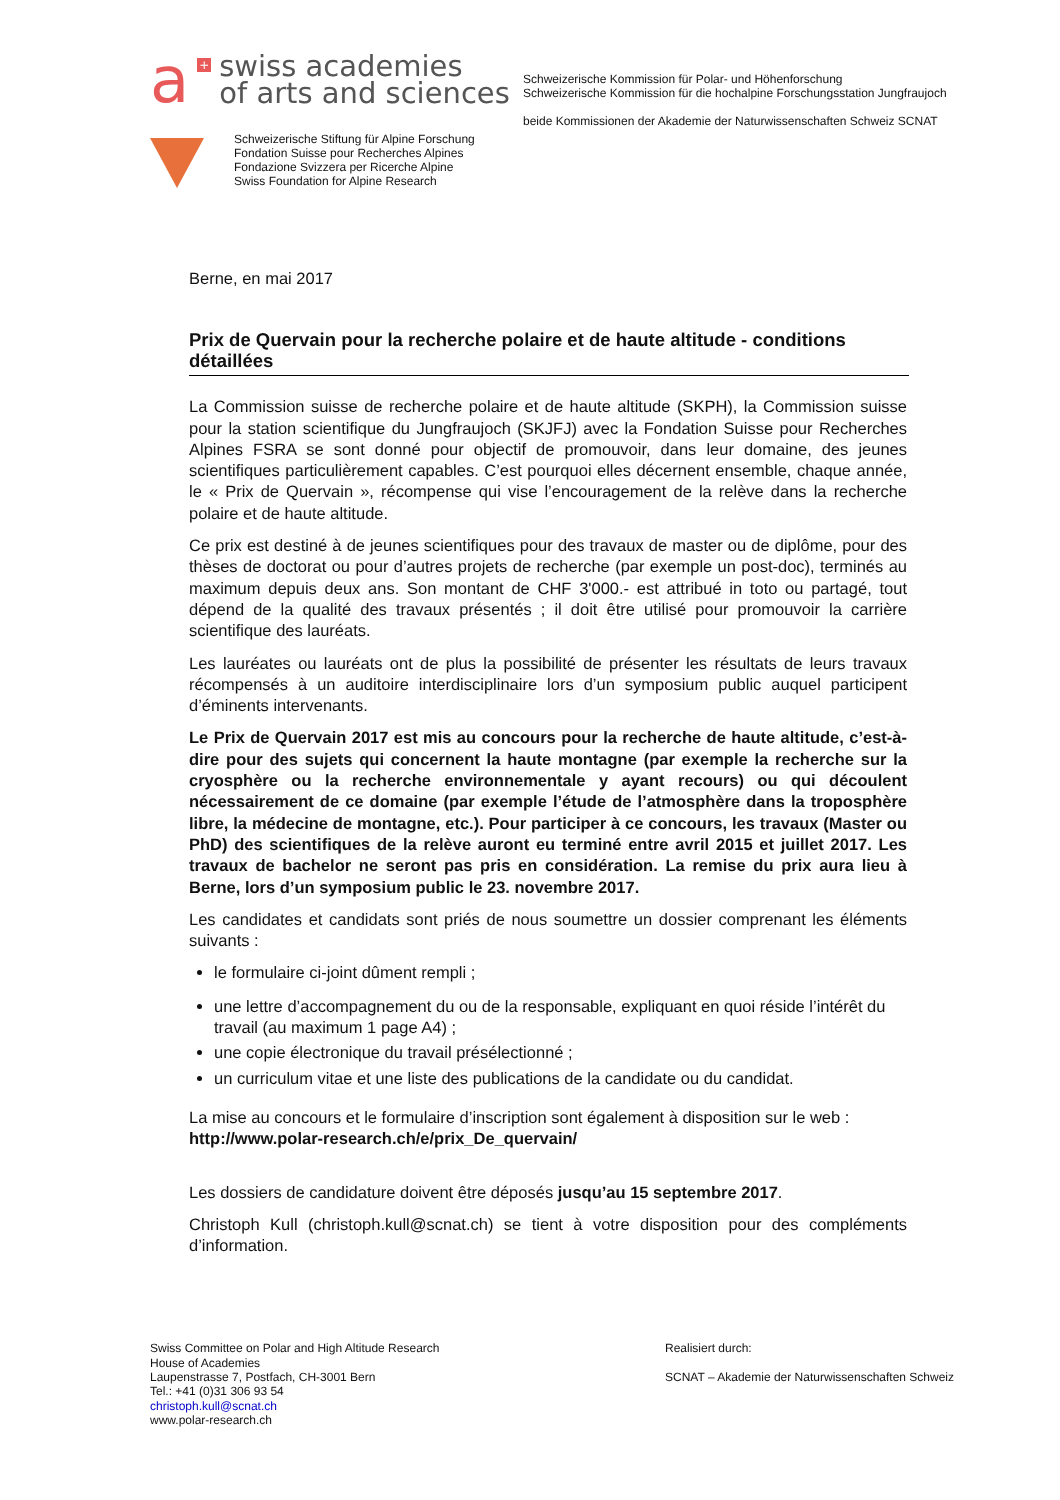a + swiss academies
of arts and sciences
Schweizerische Stiftung für Alpine Forschung
Fondation Suisse pour Recherches Alpines
Fondazione Svizzera per Ricerche Alpine
Swiss Foundation for Alpine Research
Schweizerische Kommission für Polar- und Höhenforschung
Schweizerische Kommission für die hochalpine Forschungsstation Jungfraujoch
beide Kommissionen der Akademie der Naturwissenschaften Schweiz SCNAT
Berne, en mai 2017
Prix de Quervain pour la recherche polaire et de haute altitude - conditions détaillées
La Commission suisse de recherche polaire et de haute altitude (SKPH), la Commission suisse pour la station scientifique du Jungfraujoch (SKJFJ) avec la Fondation Suisse pour Recherches Alpines FSRA se sont donné pour objectif de promouvoir, dans leur domaine, des jeunes scientifiques particulièrement capables. C’est pourquoi elles décernent ensemble, chaque année, le « Prix de Quervain », récompense qui vise l’encouragement de la relève dans la recherche polaire et de haute altitude.
Ce prix est destiné à de jeunes scientifiques pour des travaux de master ou de diplôme, pour des thèses de doctorat ou pour d’autres projets de recherche (par exemple un post-doc), terminés au maximum depuis deux ans. Son montant de CHF 3'000.- est attribué in toto ou partagé, tout dépend de la qualité des travaux présentés ; il doit être utilisé pour promouvoir la carrière scientifique des lauréats.
Les lauréates ou lauréats ont de plus la possibilité de présenter les résultats de leurs travaux récompensés à un auditoire interdisciplinaire lors d’un symposium public auquel participent d’éminents intervenants.
Le Prix de Quervain 2017 est mis au concours pour la recherche de haute altitude, c’est-à-dire pour des sujets qui concernent la haute montagne (par exemple la recherche sur la cryosphère ou la recherche environnementale y ayant recours) ou qui découlent nécessairement de ce domaine (par exemple l’étude de l’atmosphère dans la troposphère libre, la médecine de montagne, etc.). Pour participer à ce concours, les travaux (Master ou PhD) des scientifiques de la relève auront eu terminé entre avril 2015 et juillet 2017. Les travaux de bachelor ne seront pas pris en considération. La remise du prix aura lieu à Berne, lors d’un symposium public le 23. novembre 2017.
Les candidates et candidats sont priés de nous soumettre un dossier comprenant les éléments suivants :
le formulaire ci-joint dûment rempli ;
une lettre d’accompagnement du ou de la responsable, expliquant en quoi réside l’intérêt du travail (au maximum 1 page A4) ;
une copie électronique du travail présélectionné ;
un curriculum vitae et une liste des publications de la candidate ou du candidat.
La mise au concours et le formulaire d’inscription sont également à disposition sur le web :
http://www.polar-research.ch/e/prix_De_quervain/
Les dossiers de candidature doivent être déposés jusqu’au 15 septembre 2017.
Christoph Kull (christoph.kull@scnat.ch) se tient à votre disposition pour des compléments d’information.
Swiss Committee on Polar and High Altitude Research
House of Academies
Laupenstrasse 7, Postfach, CH-3001 Bern
Tel.: +41 (0)31 306 93 54
christoph.kull@scnat.ch
www.polar-research.ch
Realisiert durch:
SCNAT – Akademie der Naturwissenschaften Schweiz